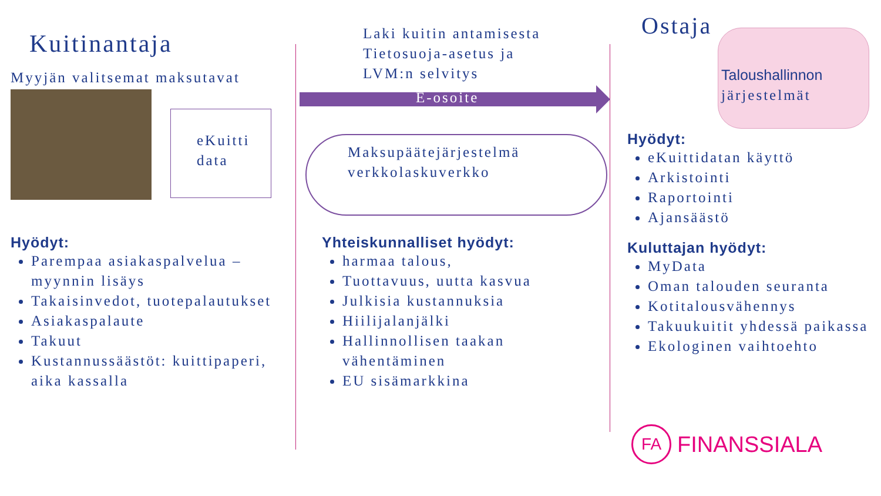Kuitinantaja
Myyjän valitsemat maksutavat
eKuitti
data
Hyödyt:
Parempaa asiakaspalvelua – myynnin lisäys
Takaisinvedot, tuotepalautukset
Asiakaspalaute
Takuut
Kustannussäästöt: kuittipaperi, aika kassalla
Laki kuitin antamisesta
Tietosuoja-asetus ja
LVM:n selvitys
E-osoite
Maksupäätejärjestelmä
verkkolaskuverkko
Yhteiskunnalliset hyödyt:
harmaa talous,
Tuottavuus, uutta kasvua
Julkisia kustannuksia
Hiilijalanjälki
Hallinnollisen taakan vähentäminen
EU sisämarkkina
Ostaja
Taloushallinnon
järjestelmät
Hyödyt:
eKuittidatan käyttö
Arkistointi
Raportointi
Ajansäästö
Kuluttajan hyödyt:
MyData
Oman talouden seuranta
Kotitalousvähennys
Takuukuitit yhdessä paikassa
Ekologinen vaihtoehto
FA
FINANSSIALA